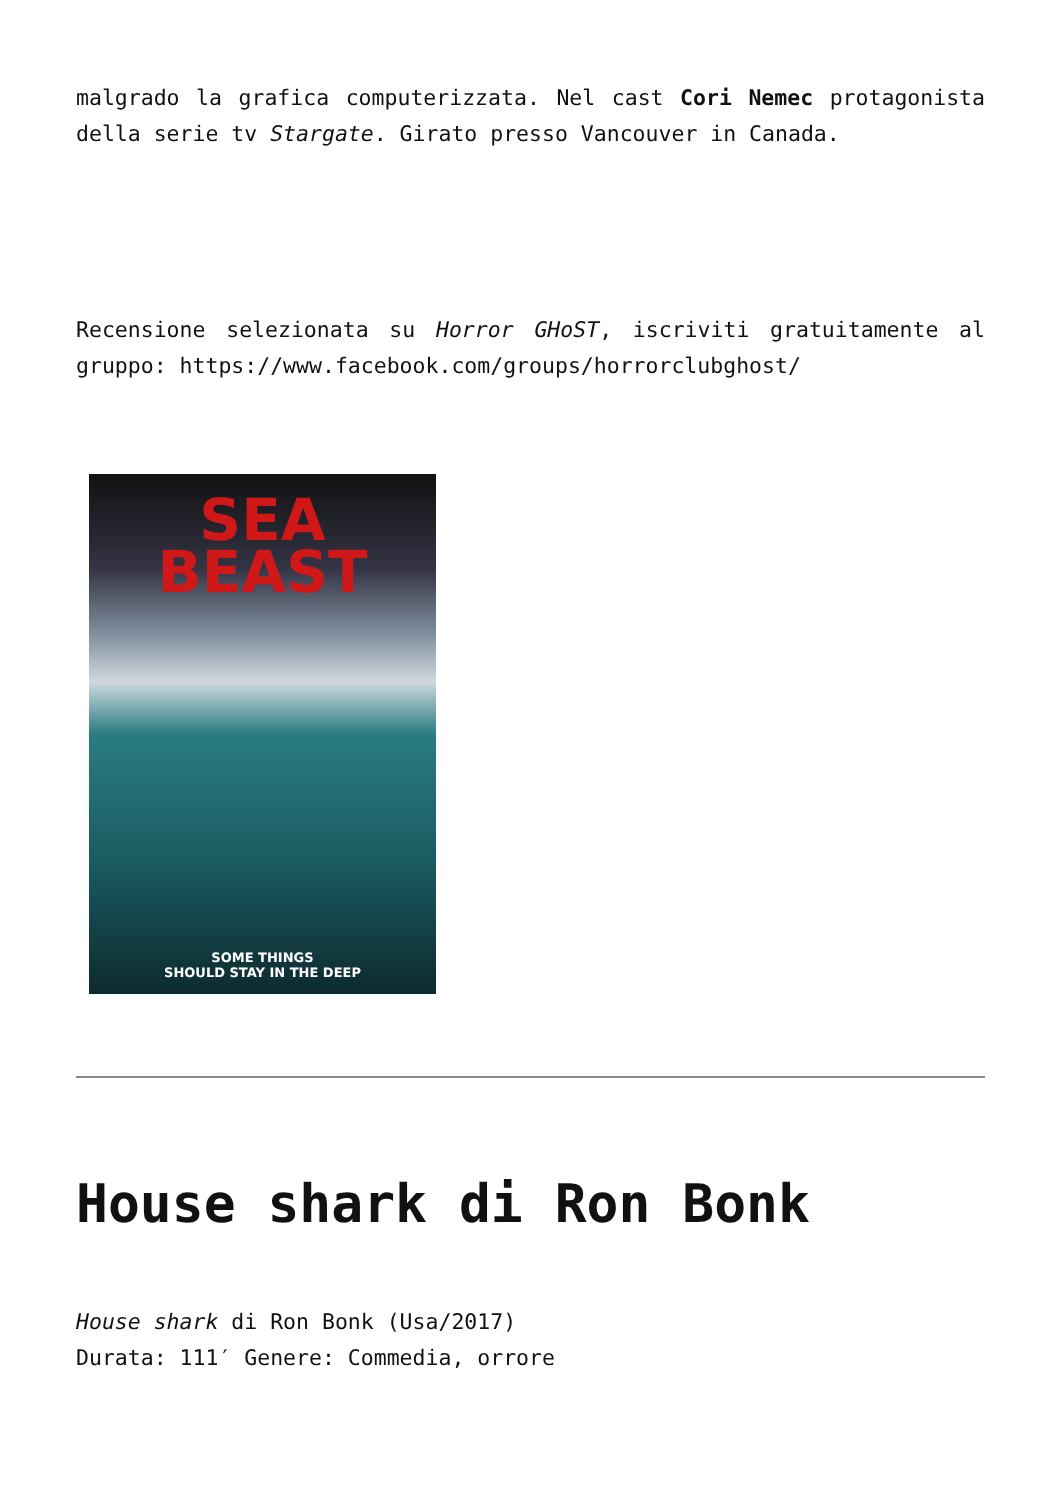malgrado la grafica computerizzata. Nel cast Cori Nemec protagonista della serie tv Stargate. Girato presso Vancouver in Canada.
Recensione selezionata su Horror GHoST, iscriviti gratuitamente al gruppo: https://www.facebook.com/groups/horrorclubghost/
SEA
BEAST
SOME THINGS
SHOULD STAY IN THE DEEP
House shark di Ron Bonk
House shark di Ron Bonk (Usa/2017)
Durata: 111′ Genere: Commedia, orrore